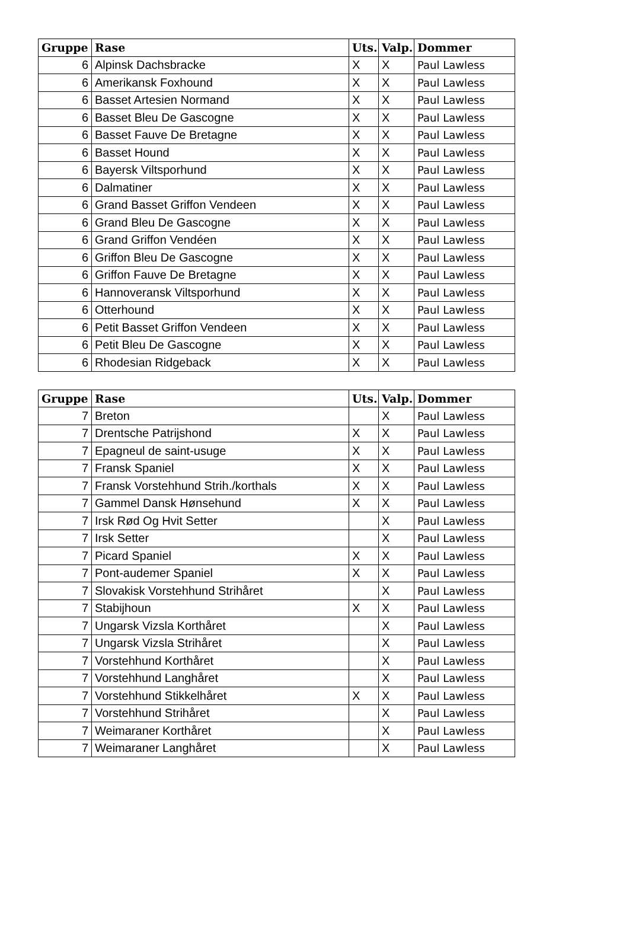| Gruppe | Rase | Uts. | Valp. | Dommer |
| --- | --- | --- | --- | --- |
| 6 | Alpinsk Dachsbracke | X | X | Paul Lawless |
| 6 | Amerikansk Foxhound | X | X | Paul Lawless |
| 6 | Basset Artesien Normand | X | X | Paul Lawless |
| 6 | Basset Bleu De Gascogne | X | X | Paul Lawless |
| 6 | Basset Fauve De Bretagne | X | X | Paul Lawless |
| 6 | Basset Hound | X | X | Paul Lawless |
| 6 | Bayersk Viltsporhund | X | X | Paul Lawless |
| 6 | Dalmatiner | X | X | Paul Lawless |
| 6 | Grand Basset Griffon Vendeen | X | X | Paul Lawless |
| 6 | Grand Bleu De Gascogne | X | X | Paul Lawless |
| 6 | Grand Griffon Vendéen | X | X | Paul Lawless |
| 6 | Griffon Bleu De Gascogne | X | X | Paul Lawless |
| 6 | Griffon Fauve De Bretagne | X | X | Paul Lawless |
| 6 | Hannoveransk Viltsporhund | X | X | Paul Lawless |
| 6 | Otterhound | X | X | Paul Lawless |
| 6 | Petit Basset Griffon Vendeen | X | X | Paul Lawless |
| 6 | Petit Bleu De Gascogne | X | X | Paul Lawless |
| 6 | Rhodesian Ridgeback | X | X | Paul Lawless |
| Gruppe | Rase | Uts. | Valp. | Dommer |
| --- | --- | --- | --- | --- |
| 7 | Breton | | X | Paul Lawless |
| 7 | Drentsche Patrijshond | X | X | Paul Lawless |
| 7 | Epagneul de saint-usuge | X | X | Paul Lawless |
| 7 | Fransk Spaniel | X | X | Paul Lawless |
| 7 | Fransk Vorstehhund Strih./korthals | X | X | Paul Lawless |
| 7 | Gammel Dansk Hønsehund | X | X | Paul Lawless |
| 7 | Irsk Rød Og Hvit Setter | | X | Paul Lawless |
| 7 | Irsk Setter | | X | Paul Lawless |
| 7 | Picard Spaniel | X | X | Paul Lawless |
| 7 | Pont-audemer Spaniel | X | X | Paul Lawless |
| 7 | Slovakisk Vorstehhund Strihåret | | X | Paul Lawless |
| 7 | Stabijhoun | X | X | Paul Lawless |
| 7 | Ungarsk Vizsla Korthåret | | X | Paul Lawless |
| 7 | Ungarsk Vizsla Strihåret | | X | Paul Lawless |
| 7 | Vorstehhund Korthåret | | X | Paul Lawless |
| 7 | Vorstehhund Langhåret | | X | Paul Lawless |
| 7 | Vorstehhund Stikkelhåret | X | X | Paul Lawless |
| 7 | Vorstehhund Strihåret | | X | Paul Lawless |
| 7 | Weimaraner Korthåret | | X | Paul Lawless |
| 7 | Weimaraner Langhåret | | X | Paul Lawless |